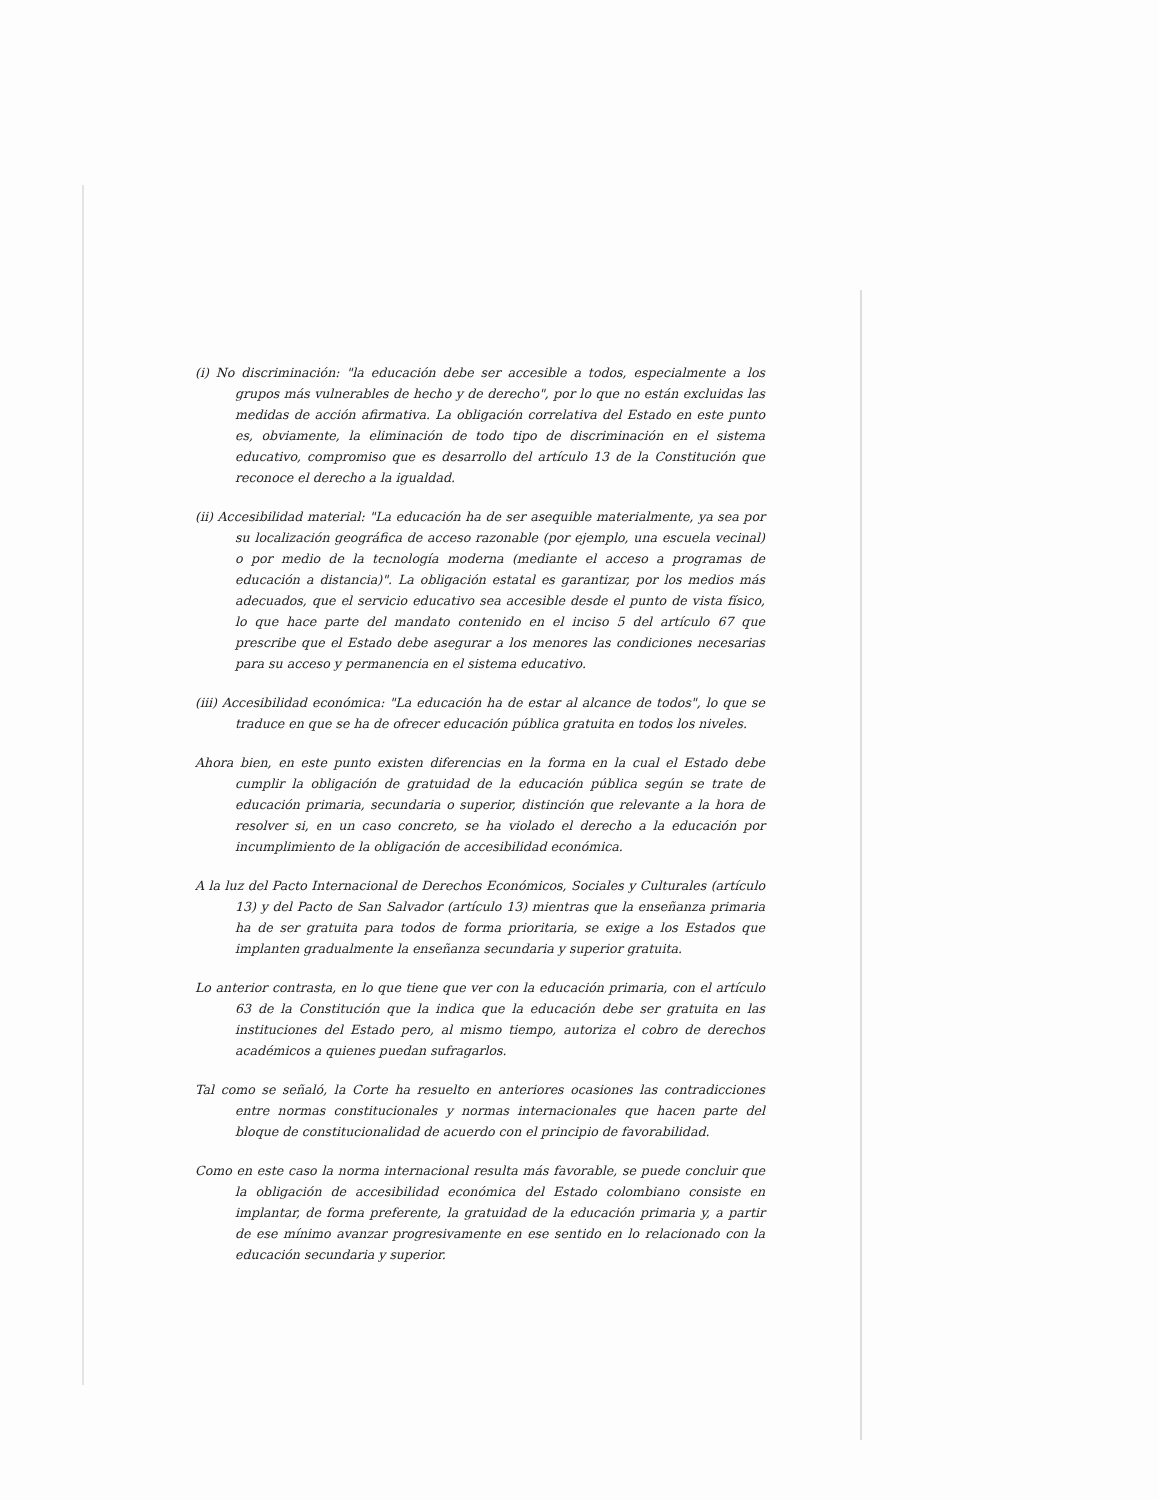(i) No discriminación: "la educación debe ser accesible a todos, especialmente a los grupos más vulnerables de hecho y de derecho", por lo que no están excluidas las medidas de acción afirmativa. La obligación correlativa del Estado en este punto es, obviamente, la eliminación de todo tipo de discriminación en el sistema educativo, compromiso que es desarrollo del artículo 13 de la Constitución que reconoce el derecho a la igualdad.
(ii) Accesibilidad material: "La educación ha de ser asequible materialmente, ya sea por su localización geográfica de acceso razonable (por ejemplo, una escuela vecinal) o por medio de la tecnología moderna (mediante el acceso a programas de educación a distancia)". La obligación estatal es garantizar, por los medios más adecuados, que el servicio educativo sea accesible desde el punto de vista físico, lo que hace parte del mandato contenido en el inciso 5 del artículo 67 que prescribe que el Estado debe asegurar a los menores las condiciones necesarias para su acceso y permanencia en el sistema educativo.
(iii) Accesibilidad económica: "La educación ha de estar al alcance de todos", lo que se traduce en que se ha de ofrecer educación pública gratuita en todos los niveles.
Ahora bien, en este punto existen diferencias en la forma en la cual el Estado debe cumplir la obligación de gratuidad de la educación pública según se trate de educación primaria, secundaria o superior, distinción que relevante a la hora de resolver si, en un caso concreto, se ha violado el derecho a la educación por incumplimiento de la obligación de accesibilidad económica.
A la luz del Pacto Internacional de Derechos Económicos, Sociales y Culturales (artículo 13) y del Pacto de San Salvador (artículo 13) mientras que la enseñanza primaria ha de ser gratuita para todos de forma prioritaria, se exige a los Estados que implanten gradualmente la enseñanza secundaria y superior gratuita.
Lo anterior contrasta, en lo que tiene que ver con la educación primaria, con el artículo 63 de la Constitución que la indica que la educación debe ser gratuita en las instituciones del Estado pero, al mismo tiempo, autoriza el cobro de derechos académicos a quienes puedan sufragarlos.
Tal como se señaló, la Corte ha resuelto en anteriores ocasiones las contradicciones entre normas constitucionales y normas internacionales que hacen parte del bloque de constitucionalidad de acuerdo con el principio de favorabilidad.
Como en este caso la norma internacional resulta más favorable, se puede concluir que la obligación de accesibilidad económica del Estado colombiano consiste en implantar, de forma preferente, la gratuidad de la educación primaria y, a partir de ese mínimo avanzar progresivamente en ese sentido en lo relacionado con la educación secundaria y superior.